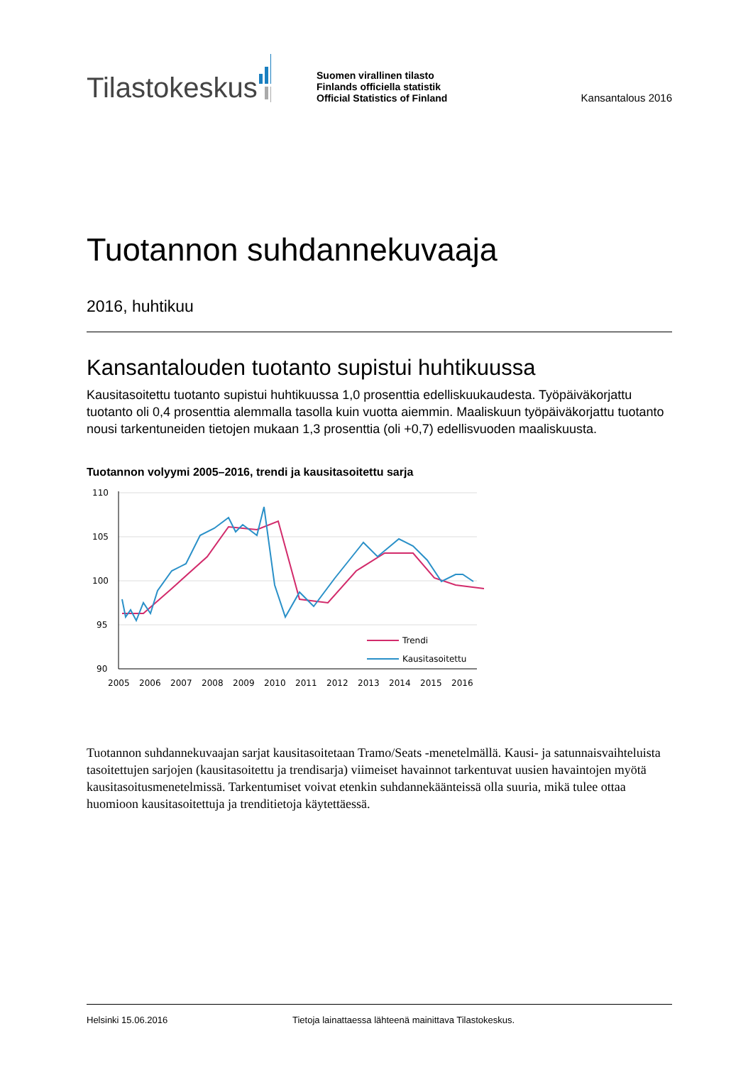Tilastokeskus
Suomen virallinen tilasto
Finlands officiella statistik
Official Statistics of Finland
Kansantalous 2016
Tuotannon suhdannekuvaaja
2016, huhtikuu
Kansantalouden tuotanto supistui huhtikuussa
Kausitasoitettu tuotanto supistui huhtikuussa 1,0 prosenttia edelliskuukaudesta. Työpäiväkorjattu tuotanto oli 0,4 prosenttia alemmalla tasolla kuin vuotta aiemmin. Maaliskuun työpäiväkorjattu tuotanto nousi tarkentuneiden tietojen mukaan 1,3 prosenttia (oli +0,7) edellisvuoden maaliskuusta.
Tuotannon volyymi 2005–2016, trendi ja kausitasoitettu sarja
110
105
100
95
90
Trendi
Kausitasoitettu
2005
2006
2007
2008
2009
2010
2011
2012
2013
2014
2015
2016
Tuotannon suhdannekuvaajan sarjat kausitasoitetaan Tramo/Seats -menetelmällä. Kausi- ja satunnaisvaihteluista tasoitettujen sarjojen (kausitasoitettu ja trendisarja) viimeiset havainnot tarkentuvat uusien havaintojen myötä kausitasoitusmenetelmissä. Tarkentumiset voivat etenkin suhdannekäänteissä olla suuria, mikä tulee ottaa huomioon kausitasoitettuja ja trenditietoja käytettäessä.
Helsinki 15.06.2016 Tietoja lainattaessa lähteenä mainittava Tilastokeskus.